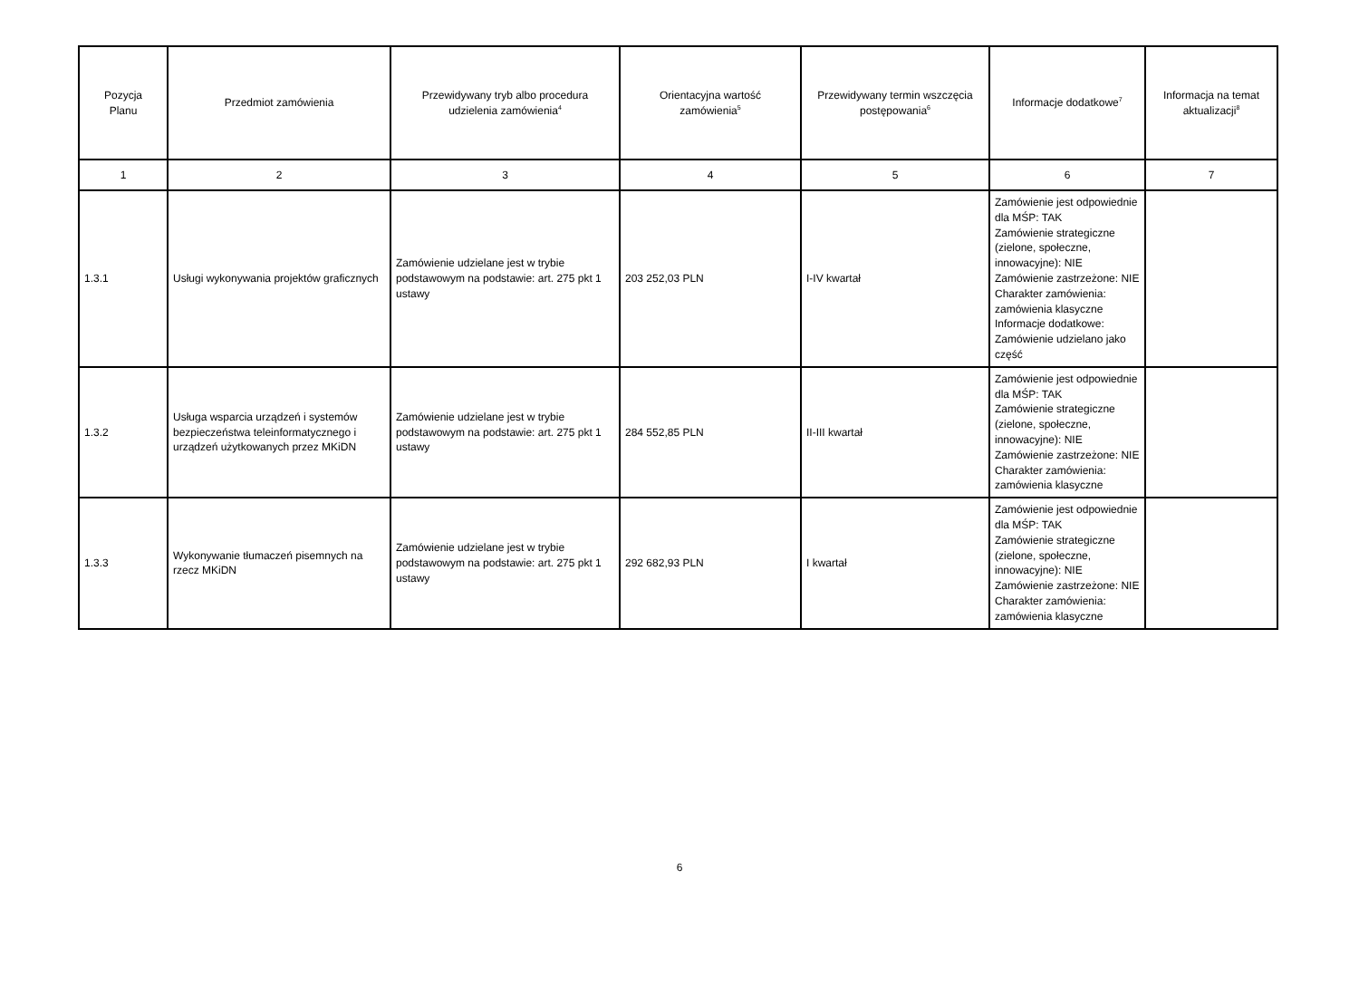| Pozycja Planu | Przedmiot zamówienia | Przewidywany tryb albo procedura udzielenia zamówienia<sup>4</sup> | Orientacyjna wartość zamówienia<sup>5</sup> | Przewidywany termin wszczęcia postępowania<sup>6</sup> | Informacje dodatkowe<sup>7</sup> | Informacja na temat aktualizacji<sup>8</sup> |
| --- | --- | --- | --- | --- | --- | --- |
| 1 | 2 | 3 | 4 | 5 | 6 | 7 |
| 1.3.1 | Usługi wykonywania projektów graficznych | Zamówienie udzielane jest w trybie podstawowym na podstawie: art. 275 pkt 1 ustawy | 203 252,03 PLN | I-IV kwartał | Zamówienie jest odpowiednie dla MŚP: TAK Zamówienie strategiczne (zielone, społeczne, innowacyjne): NIE Zamówienie zastrzeżone: NIE Charakter zamówienia: zamówienia klasyczne Informacje dodatkowe: Zamówienie udzielano jako część | |
| 1.3.2 | Usługa wsparcia urządzeń i systemów bezpieczeństwa teleinformatycznego i urządzeń użytkowanych przez MKiDN | Zamówienie udzielane jest w trybie podstawowym na podstawie: art. 275 pkt 1 ustawy | 284 552,85 PLN | II-III kwartał | Zamówienie jest odpowiednie dla MŚP: TAK Zamówienie strategiczne (zielone, społeczne, innowacyjne): NIE Zamówienie zastrzeżone: NIE Charakter zamówienia: zamówienia klasyczne | |
| 1.3.3 | Wykonywanie tłumaczeń pisemnych na rzecz MKiDN | Zamówienie udzielane jest w trybie podstawowym na podstawie: art. 275 pkt 1 ustawy | 292 682,93 PLN | I kwartał | Zamówienie jest odpowiednie dla MŚP: TAK Zamówienie strategiczne (zielone, społeczne, innowacyjne): NIE Zamówienie zastrzeżone: NIE Charakter zamówienia: zamówienia klasyczne | |
6